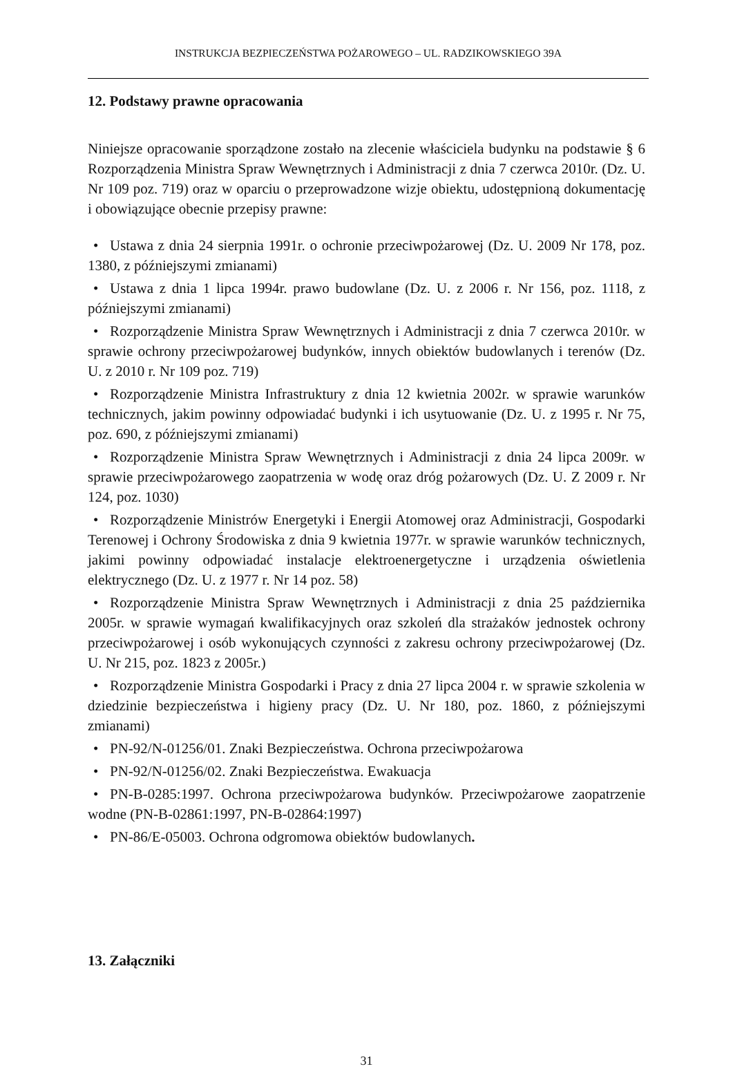INSTRUKCJA BEZPIECZEŃSTWA POŻAROWEGO – UL. RADZIKOWSKIEGO 39A
12. Podstawy prawne opracowania
Niniejsze opracowanie sporządzone zostało na zlecenie właściciela budynku na podstawie § 6 Rozporządzenia Ministra Spraw Wewnętrznych i Administracji z dnia 7 czerwca 2010r. (Dz. U. Nr 109 poz. 719) oraz w oparciu o przeprowadzone wizje obiektu, udostępnioną dokumentację i obowiązujące obecnie przepisy prawne:
• Ustawa z dnia 24 sierpnia 1991r. o ochronie przeciwpożarowej (Dz. U. 2009 Nr 178, poz. 1380, z późniejszymi zmianami)
• Ustawa z dnia 1 lipca 1994r. prawo budowlane (Dz. U. z 2006 r. Nr 156, poz. 1118, z późniejszymi zmianami)
• Rozporządzenie Ministra Spraw Wewnętrznych i Administracji z dnia 7 czerwca 2010r. w sprawie ochrony przeciwpożarowej budynków, innych obiektów budowlanych i terenów (Dz. U. z 2010 r. Nr 109 poz. 719)
• Rozporządzenie Ministra Infrastruktury z dnia 12 kwietnia 2002r. w sprawie warunków technicznych, jakim powinny odpowiadać budynki i ich usytuowanie (Dz. U. z 1995 r. Nr 75, poz. 690, z późniejszymi zmianami)
• Rozporządzenie Ministra Spraw Wewnętrznych i Administracji z dnia 24 lipca 2009r. w sprawie przeciwpożarowego zaopatrzenia w wodę oraz dróg pożarowych (Dz. U. Z 2009 r. Nr 124, poz. 1030)
• Rozporządzenie Ministrów Energetyki i Energii Atomowej oraz Administracji, Gospodarki Terenowej i Ochrony Środowiska z dnia 9 kwietnia 1977r. w sprawie warunków technicznych, jakimi powinny odpowiadać instalacje elektroenergetyczne i urządzenia oświetlenia elektrycznego (Dz. U. z 1977 r. Nr 14 poz. 58)
• Rozporządzenie Ministra Spraw Wewnętrznych i Administracji z dnia 25 października 2005r. w sprawie wymagań kwalifikacyjnych oraz szkoleń dla strażaków jednostek ochrony przeciwpożarowej i osób wykonujących czynności z zakresu ochrony przeciwpożarowej (Dz. U. Nr 215, poz. 1823 z 2005r.)
• Rozporządzenie Ministra Gospodarki i Pracy z dnia 27 lipca 2004 r. w sprawie szkolenia w dziedzinie bezpieczeństwa i higieny pracy (Dz. U. Nr 180, poz. 1860, z późniejszymi zmianami)
• PN-92/N-01256/01. Znaki Bezpieczeństwa. Ochrona przeciwpożarowa
• PN-92/N-01256/02. Znaki Bezpieczeństwa. Ewakuacja
• PN-B-0285:1997. Ochrona przeciwpożarowa budynków. Przeciwpożarowe zaopatrzenie wodne (PN-B-02861:1997, PN-B-02864:1997)
• PN-86/E-05003. Ochrona odgromowa obiektów budowlanych.
13. Załączniki
31